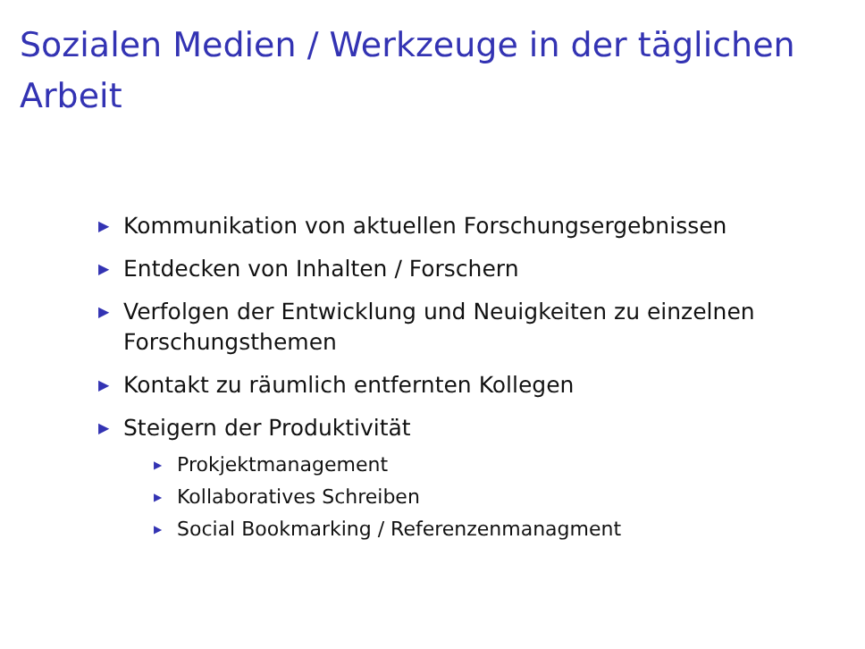Sozialen Medien / Werkzeuge in der täglichen
Arbeit
▶ Kommunikation von aktuellen Forschungsergebnissen
▶ Entdecken von Inhalten / Forschern
▶ Verfolgen der Entwicklung und Neuigkeiten zu einzelnen Forschungsthemen
▶ Kontakt zu räumlich entfernten Kollegen
▶ Steigern der Produktivität
▶ Prokjektmanagement
▶ Kollaboratives Schreiben
▶ Social Bookmarking / Referenzenmanagment